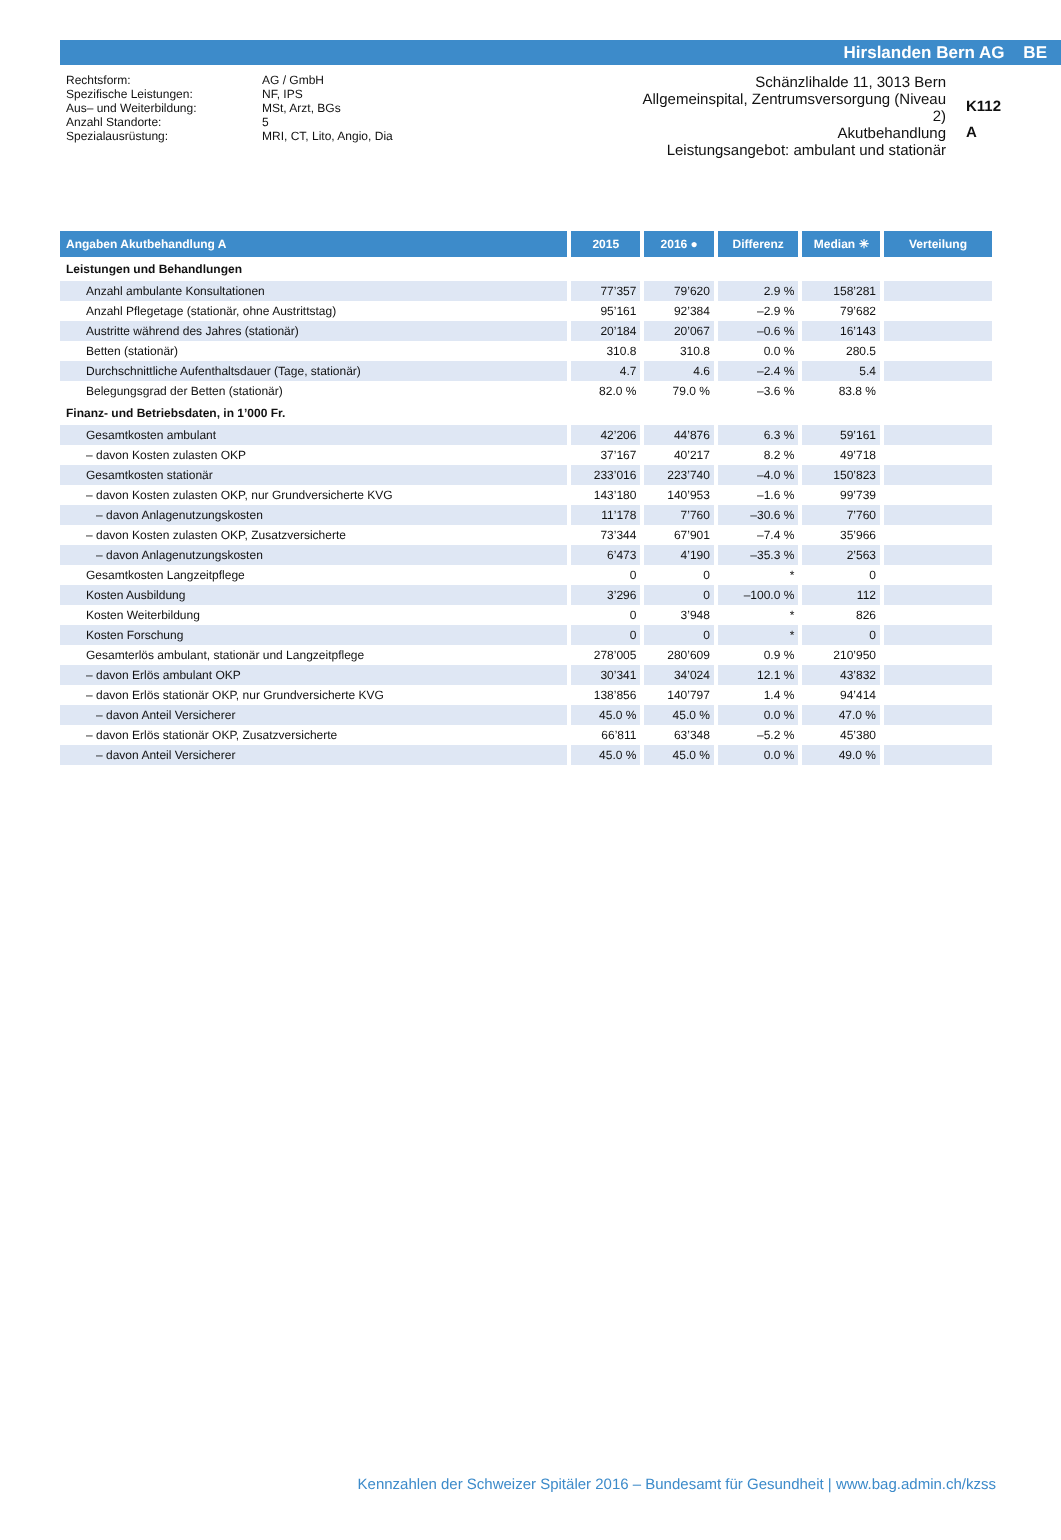Hirslanden Bern AG BE
| Rechtsform: | AG / GmbH |
| Spezifische Leistungen: | NF, IPS |
| Aus– und Weiterbildung: | MSt, Arzt, BGs |
| Anzahl Standorte: | 5 |
| Spezialausrüstung: | MRI, CT, Lito, Angio, Dia |
Schänzlihalde 11, 3013 Bern
Allgemeinspital, Zentrumsversorgung (Niveau 2)
Akutbehandlung
Leistungsangebot: ambulant und stationär
K112
A
| Angaben Akutbehandlung A | 2015 | 2016 ● | Differenz | Median ✳ | Verteilung |
| --- | --- | --- | --- | --- | --- |
| Leistungen und Behandlungen | | | | | |
| Anzahl ambulante Konsultationen | 77’357 | 79’620 | 2.9 % | 158’281 | |
| Anzahl Pflegetage (stationär, ohne Austrittstag) | 95’161 | 92’384 | –2.9 % | 79’682 | |
| Austritte während des Jahres (stationär) | 20’184 | 20’067 | –0.6 % | 16’143 | |
| Betten (stationär) | 310.8 | 310.8 | 0.0 % | 280.5 | |
| Durchschnittliche Aufenthaltsdauer (Tage, stationär) | 4.7 | 4.6 | –2.4 % | 5.4 | |
| Belegungsgrad der Betten (stationär) | 82.0 % | 79.0 % | –3.6 % | 83.8 % | |
| Finanz- und Betriebsdaten, in 1’000 Fr. | | | | | |
| Gesamtkosten ambulant | 42’206 | 44’876 | 6.3 % | 59’161 | |
| – davon Kosten zulasten OKP | 37’167 | 40’217 | 8.2 % | 49’718 | |
| Gesamtkosten stationär | 233’016 | 223’740 | –4.0 % | 150’823 | |
| – davon Kosten zulasten OKP, nur Grundversicherte KVG | 143’180 | 140’953 | –1.6 % | 99’739 | |
| – davon Anlagenutzungskosten | 11’178 | 7’760 | –30.6 % | 7’760 | |
| – davon Kosten zulasten OKP, Zusatzversicherte | 73’344 | 67’901 | –7.4 % | 35’966 | |
| – davon Anlagenutzungskosten | 6’473 | 4’190 | –35.3 % | 2’563 | |
| Gesamtkosten Langzeitpflege | 0 | 0 | * | 0 | |
| Kosten Ausbildung | 3’296 | 0 | –100.0 % | 112 | |
| Kosten Weiterbildung | 0 | 3’948 | * | 826 | |
| Kosten Forschung | 0 | 0 | * | 0 | |
| Gesamterlös ambulant, stationär und Langzeitpflege | 278’005 | 280’609 | 0.9 % | 210’950 | |
| – davon Erlös ambulant OKP | 30’341 | 34’024 | 12.1 % | 43’832 | |
| – davon Erlös stationär OKP, nur Grundversicherte KVG | 138’856 | 140’797 | 1.4 % | 94’414 | |
| – davon Anteil Versicherer | 45.0 % | 45.0 % | 0.0 % | 47.0 % | |
| – davon Erlös stationär OKP, Zusatzversicherte | 66’811 | 63’348 | –5.2 % | 45’380 | |
| – davon Anteil Versicherer | 45.0 % | 45.0 % | 0.0 % | 49.0 % | |
Kennzahlen der Schweizer Spitäler 2016 – Bundesamt für Gesundheit | www.bag.admin.ch/kzss